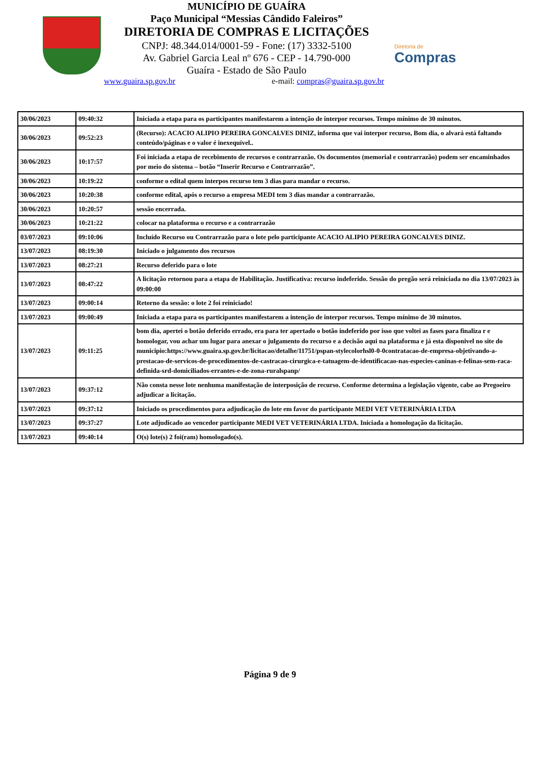MUNICÍPIO DE GUAÍRA
Paço Municipal “Messias Cândido Faleiros”
DIRETORIA DE COMPRAS E LICITAÇÕES
CNPJ: 48.344.014/0001-59 - Fone: (17) 3332-5100
Av. Gabriel Garcia Leal nº 676 - CEP - 14.790-000
Guaíra - Estado de São Paulo
www.guaira.sp.gov.br e-mail: compras@guaira.sp.gov.br
Diretoria de
Compras
| 30/06/2023 | 09:40:32 | Iniciada a etapa para os participantes manifestarem a intenção de interpor recursos. Tempo mínimo de 30 minutos. |
| 30/06/2023 | 09:52:23 | (Recurso): ACACIO ALIPIO PEREIRA GONCALVES DINIZ, informa que vai interpor recurso, Bom dia, o alvará está faltando conteúdo/páginas e o valor é inexequível.. |
| 30/06/2023 | 10:17:57 | Foi iniciada a etapa de recebimento de recursos e contrarrazão. Os documentos (memorial e contrarrazão) podem ser encaminhados por meio do sistema – botão “Inserir Recurso e Contrarrazão”. |
| 30/06/2023 | 10:19:22 | conforme o edital quem interpos recurso tem 3 dias para mandar o recurso. |
| 30/06/2023 | 10:20:38 | conforme edital, após o recurso a empresa MEDI tem 3 dias mandar a contrarrazão. |
| 30/06/2023 | 10:20:57 | sessão encerrada. |
| 30/06/2023 | 10:21:22 | colocar na plataforma o recurso e a contrarrazão |
| 03/07/2023 | 09:10:06 | Incluído Recurso ou Contrarrazão para o lote pelo participante ACACIO ALIPIO PEREIRA GONCALVES DINIZ. |
| 13/07/2023 | 08:19:30 | Iniciado o julgamento dos recursos |
| 13/07/2023 | 08:27:21 | Recurso deferido para o lote |
| 13/07/2023 | 08:47:22 | A licitação retornou para a etapa de Habilitação. Justificativa: recurso indeferido. Sessão do pregão será reiniciada no dia 13/07/2023 às 09:00:00 |
| 13/07/2023 | 09:00:14 | Retorno da sessão: o lote 2 foi reiniciado! |
| 13/07/2023 | 09:00:49 | Iniciada a etapa para os participantes manifestarem a intenção de interpor recursos. Tempo mínimo de 30 minutos. |
| 13/07/2023 | 09:11:25 | bom dia, apertei o botão deferido errado, era para ter apertado o botão indeferido por isso que voltei as fases para finaliza r e homologar, vou achar um lugar para anexar o julgamento do recurso e a decisão aqui na plataforma e já esta disponivel no site do municipio:https://www.guaira.sp.gov.br/licitacao/detalhe/11751/pspan-stylecolorhsl0-0-0contratacao-de-empresa-objetivando-a-prestacao-de-servicos-de-procedimentos-de-castracao-cirurgica-e-tatuagem-de-identificacao-nas-especies-caninas-e-felinas-sem-raca-definida-srd-domiciliados-errantes-e-de-zona-ruralspanp/ |
| 13/07/2023 | 09:37:12 | Não consta nesse lote nenhuma manifestação de interposição de recurso. Conforme determina a legislação vigente, cabe ao Pregoeiro adjudicar a licitação. |
| 13/07/2023 | 09:37:12 | Iniciado os procedimentos para adjudicação do lote em favor do participante MEDI VET VETERINÁRIA LTDA |
| 13/07/2023 | 09:37:27 | Lote adjudicado ao vencedor participante MEDI VET VETERINÁRIA LTDA. Iniciada a homologação da licitação. |
| 13/07/2023 | 09:40:14 | O(s) lote(s) 2 foi(ram) homologado(s). |
Página 9 de 9